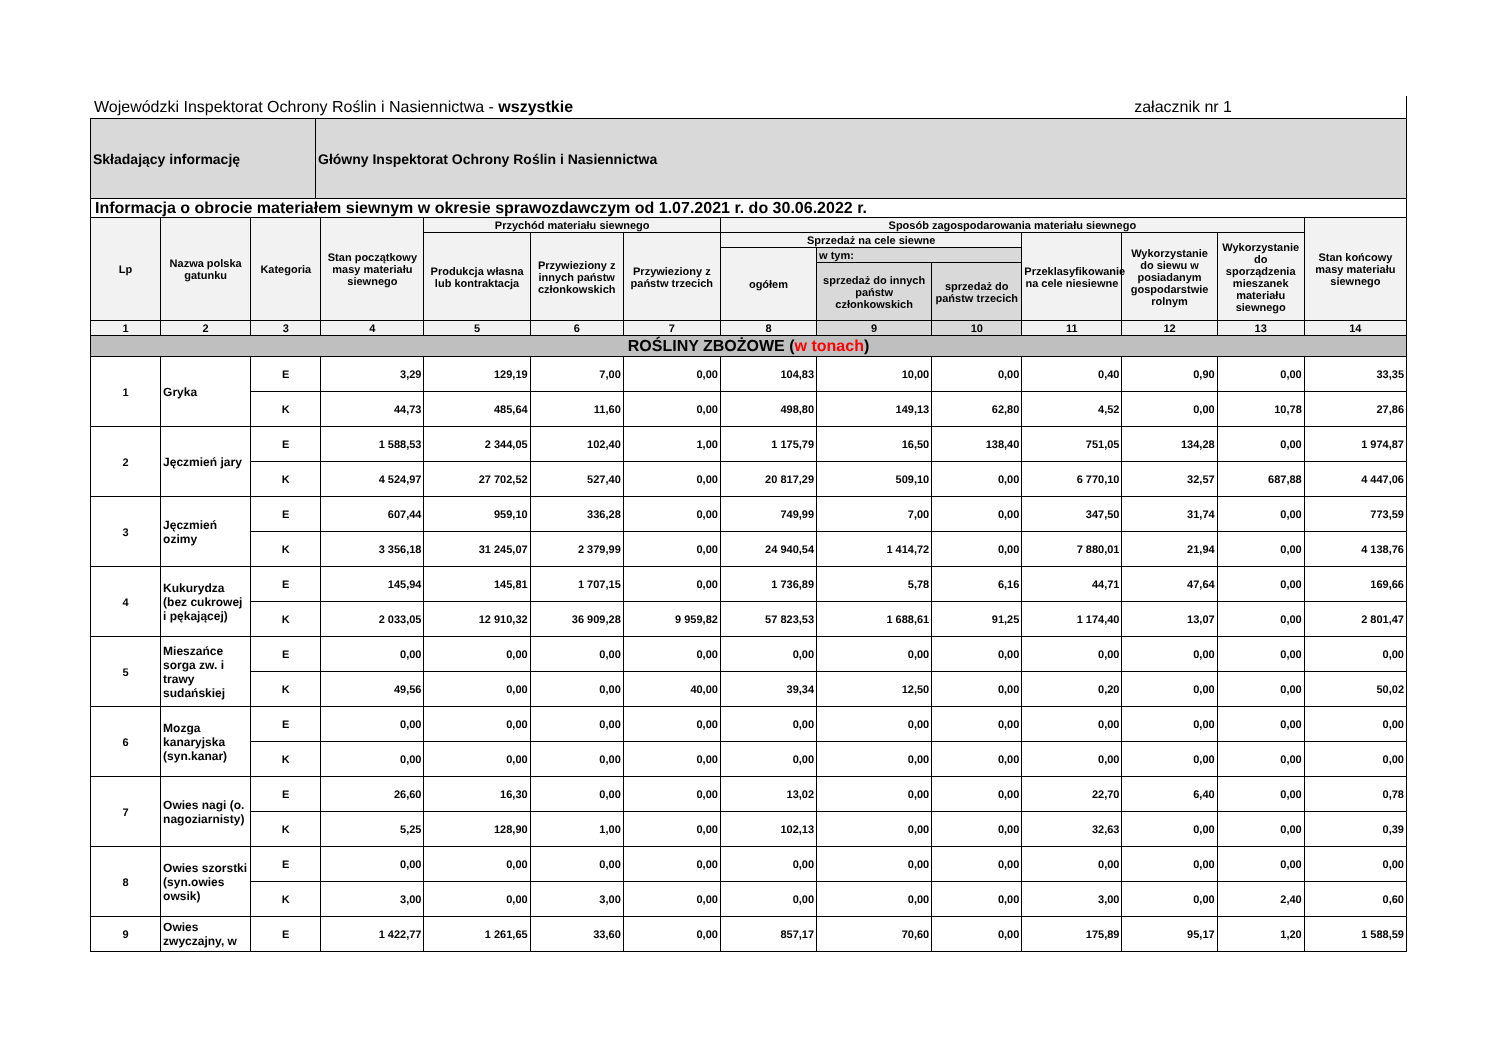Wojewódzki Inspektorat Ochrony Roślin i Nasiennictwa - wszystkie załacznik nr 1
| Składający informację | Główny Inspektorat Ochrony Roślin i Nasiennictwa |
Informacja o obrocie materiałem siewnym w okresie sprawozdawczym od 1.07.2021 r. do 30.06.2022 r.
| Lp | Nazwa polska gatunku | Kategoria | Stan początkowy masy materiału siewnego | Przychód materiału siewnego | | | Sposób zagospodarowania materiału siewnego | | | | | | Stan końcowy masy materiału siewnego |
| --- | --- | --- | --- | --- | --- | --- | --- | --- | --- | --- | --- | --- | --- |
| | | | | Produkcja własna lub kontraktacja | Przywieziony z innych państw członkowskich | Przywieziony z państw trzecich | Sprzedaż na cele siewne | | | Przeklasyfikowanie na cele niesiewne | Wykorzystanie do siewu w posiadanym gospodarstwie rolnym | Wykorzystanie do sporządzenia mieszanek materiału siewnego | |
| | | | | | | | ogółem | w tym: | | | | | |
| | | | | | | | | sprzedaż do innych państw członkowskich | sprzedaż do państw trzecich | | | | |
| 1 | 2 | 3 | 4 | 5 | 6 | 7 | 8 | 9 | 10 | 11 | 12 | 13 | 14 |
| ROŚLINY ZBOŻOWE ( w tonach ) | | | | | | | | | | | | | |
| 1 | Gryka | E | 3,29 | 129,19 | 7,00 | 0,00 | 104,83 | 10,00 | 0,00 | 0,40 | 0,90 | 0,00 | 33,35 |
| | | K | 44,73 | 485,64 | 11,60 | 0,00 | 498,80 | 149,13 | 62,80 | 4,52 | 0,00 | 10,78 | 27,86 |
| 2 | Jęczmień jary | E | 1 588,53 | 2 344,05 | 102,40 | 1,00 | 1 175,79 | 16,50 | 138,40 | 751,05 | 134,28 | 0,00 | 1 974,87 |
| | | K | 4 524,97 | 27 702,52 | 527,40 | 0,00 | 20 817,29 | 509,10 | 0,00 | 6 770,10 | 32,57 | 687,88 | 4 447,06 |
| 3 | Jęczmień ozimy | E | 607,44 | 959,10 | 336,28 | 0,00 | 749,99 | 7,00 | 0,00 | 347,50 | 31,74 | 0,00 | 773,59 |
| | | K | 3 356,18 | 31 245,07 | 2 379,99 | 0,00 | 24 940,54 | 1 414,72 | 0,00 | 7 880,01 | 21,94 | 0,00 | 4 138,76 |
| 4 | Kukurydza (bez cukrowej i pękającej) | E | 145,94 | 145,81 | 1 707,15 | 0,00 | 1 736,89 | 5,78 | 6,16 | 44,71 | 47,64 | 0,00 | 169,66 |
| | | K | 2 033,05 | 12 910,32 | 36 909,28 | 9 959,82 | 57 823,53 | 1 688,61 | 91,25 | 1 174,40 | 13,07 | 0,00 | 2 801,47 |
| 5 | Mieszańce sorga zw. i trawy sudańskiej | E | 0,00 | 0,00 | 0,00 | 0,00 | 0,00 | 0,00 | 0,00 | 0,00 | 0,00 | 0,00 | 0,00 |
| | | K | 49,56 | 0,00 | 0,00 | 40,00 | 39,34 | 12,50 | 0,00 | 0,20 | 0,00 | 0,00 | 50,02 |
| 6 | Mozga kanaryjska (syn.kanar) | E | 0,00 | 0,00 | 0,00 | 0,00 | 0,00 | 0,00 | 0,00 | 0,00 | 0,00 | 0,00 | 0,00 |
| | | K | 0,00 | 0,00 | 0,00 | 0,00 | 0,00 | 0,00 | 0,00 | 0,00 | 0,00 | 0,00 | 0,00 |
| 7 | Owies nagi (o. nagoziarnisty) | E | 26,60 | 16,30 | 0,00 | 0,00 | 13,02 | 0,00 | 0,00 | 22,70 | 6,40 | 0,00 | 0,78 |
| | | K | 5,25 | 128,90 | 1,00 | 0,00 | 102,13 | 0,00 | 0,00 | 32,63 | 0,00 | 0,00 | 0,39 |
| 8 | Owies szorstki (syn.owies owsik) | E | 0,00 | 0,00 | 0,00 | 0,00 | 0,00 | 0,00 | 0,00 | 0,00 | 0,00 | 0,00 | 0,00 |
| | | K | 3,00 | 0,00 | 3,00 | 0,00 | 0,00 | 0,00 | 0,00 | 3,00 | 0,00 | 2,40 | 0,60 |
| 9 | Owies zwyczajny, w | E | 1 422,77 | 1 261,65 | 33,60 | 0,00 | 857,17 | 70,60 | 0,00 | 175,89 | 95,17 | 1,20 | 1 588,59 |